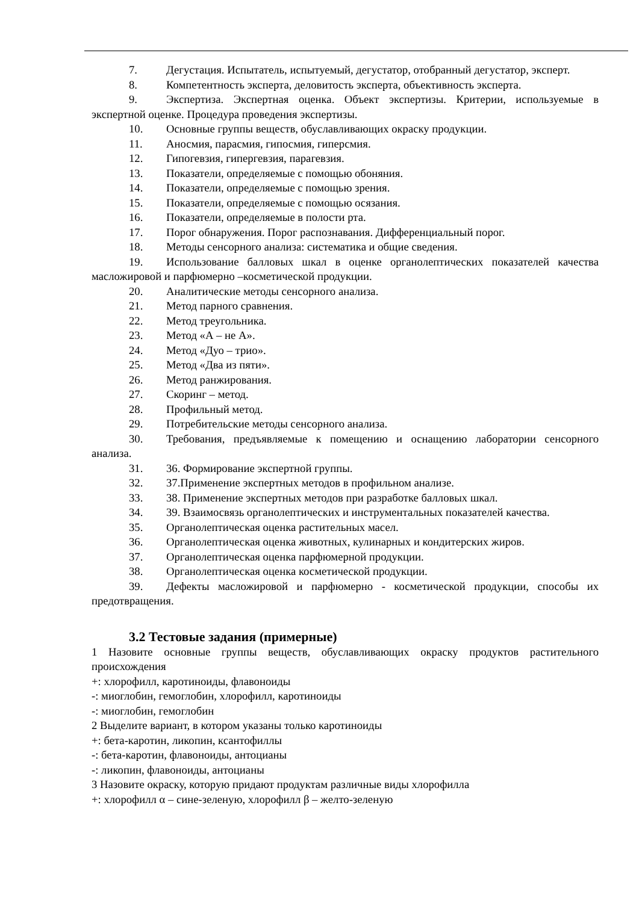7. Дегустация. Испытатель, испытуемый, дегустатор, отобранный дегустатор, эксперт.
8. Компетентность эксперта, деловитость эксперта, объективность эксперта.
9. Экспертиза. Экспертная оценка. Объект экспертизы. Критерии, используемые в экспертной оценке. Процедура проведения экспертизы.
10. Основные группы веществ, обуславливающих окраску продукции.
11. Аносмия, парасмия, гипосмия, гиперсмия.
12. Гипогевзия, гипергевзия, парагевзия.
13. Показатели, определяемые с помощью обоняния.
14. Показатели, определяемые с помощью зрения.
15. Показатели, определяемые с помощью осязания.
16. Показатели, определяемые в полости рта.
17. Порог обнаружения. Порог распознавания. Дифференциальный порог.
18. Методы сенсорного анализа: систематика и общие сведения.
19. Использование балловых шкал в оценке органолептических показателей качества масложировой и парфюмерно –косметической продукции.
20. Аналитические методы сенсорного анализа.
21. Метод парного сравнения.
22. Метод треугольника.
23. Метод «А – не А».
24. Метод «Дуо – трио».
25. Метод «Два из пяти».
26. Метод ранжирования.
27. Скоринг – метод.
28. Профильный метод.
29. Потребительские методы сенсорного анализа.
30. Требования, предъявляемые к помещению и оснащению лаборатории сенсорного анализа.
31. 36. Формирование экспертной группы.
32. 37.Применение экспертных методов в профильном анализе.
33. 38. Применение экспертных методов при разработке балловых шкал.
34. 39. Взаимосвязь органолептических и инструментальных показателей качества.
35. Органолептическая оценка растительных масел.
36. Органолептическая оценка животных, кулинарных и кондитерских жиров.
37. Органолептическая оценка парфюмерной продукции.
38. Органолептическая оценка косметической продукции.
39. Дефекты масложировой и парфюмерно - косметической продукции, способы их предотвращения.
3.2 Тестовые задания (примерные)
1 Назовите основные группы веществ, обуславливающих окраску продуктов растительного происхождения
+: хлорофилл, каротиноиды, флавоноиды
-: миоглобин, гемоглобин, хлорофилл, каротиноиды
-: миоглобин, гемоглобин
2 Выделите вариант, в котором указаны только каротиноиды
+: бета-каротин, ликопин, ксантофиллы
-: бета-каротин, флавоноиды, антоцианы
-: ликопин, флавоноиды, антоцианы
3 Назовите окраску, которую придают продуктам различные виды хлорофилла
+: хлорофилл α – сине-зеленую, хлорофилл β – желто-зеленую